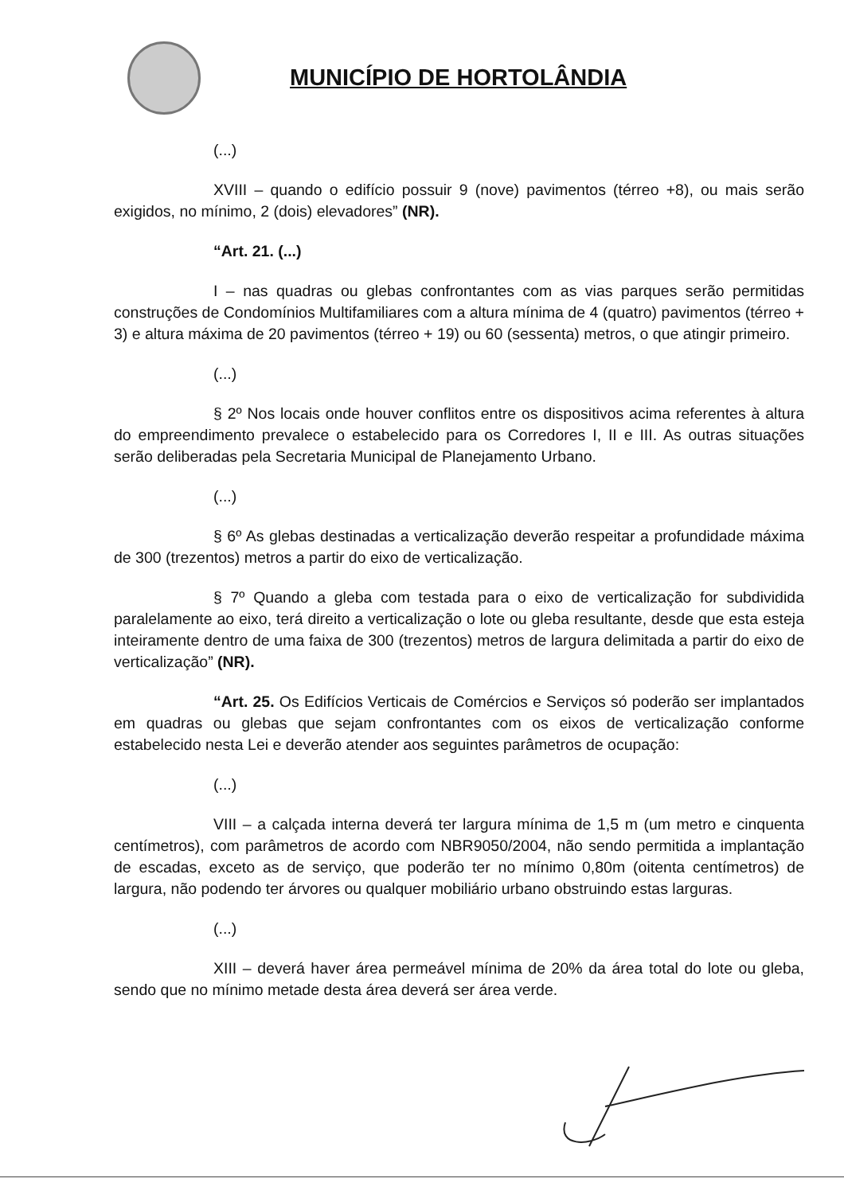MUNICÍPIO DE HORTOLÂNDIA
(...)
XVIII – quando o edifício possuir 9 (nove) pavimentos (térreo +8), ou mais serão exigidos, no mínimo, 2 (dois) elevadores” (NR).
“Art. 21. (...)
I – nas quadras ou glebas confrontantes com as vias parques serão permitidas construções de Condomínios Multifamiliares com a altura mínima de 4 (quatro) pavimentos (térreo + 3) e altura máxima de 20 pavimentos (térreo + 19) ou 60 (sessenta) metros, o que atingir primeiro.
(...)
§ 2º Nos locais onde houver conflitos entre os dispositivos acima referentes à altura do empreendimento prevalece o estabelecido para os Corredores I, II e III. As outras situações serão deliberadas pela Secretaria Municipal de Planejamento Urbano.
(...)
§ 6º As glebas destinadas a verticalização deverão respeitar a profundidade máxima de 300 (trezentos) metros a partir do eixo de verticalização.
§ 7º Quando a gleba com testada para o eixo de verticalização for subdividida paralelamente ao eixo, terá direito a verticalização o lote ou gleba resultante, desde que esta esteja inteiramente dentro de uma faixa de 300 (trezentos) metros de largura delimitada a partir do eixo de verticalização” (NR).
“Art. 25. Os Edifícios Verticais de Comércios e Serviços só poderão ser implantados em quadras ou glebas que sejam confrontantes com os eixos de verticalização conforme estabelecido nesta Lei e deverão atender aos seguintes parâmetros de ocupação:
(...)
VIII – a calçada interna deverá ter largura mínima de 1,5 m (um metro e cinquenta centímetros), com parâmetros de acordo com NBR9050/2004, não sendo permitida a implantação de escadas, exceto as de serviço, que poderão ter no mínimo 0,80m (oitenta centímetros) de largura, não podendo ter árvores ou qualquer mobiliário urbano obstruindo estas larguras.
(...)
XIII – deverá haver área permeável mínima de 20% da área total do lote ou gleba, sendo que no mínimo metade desta área deverá ser área verde.